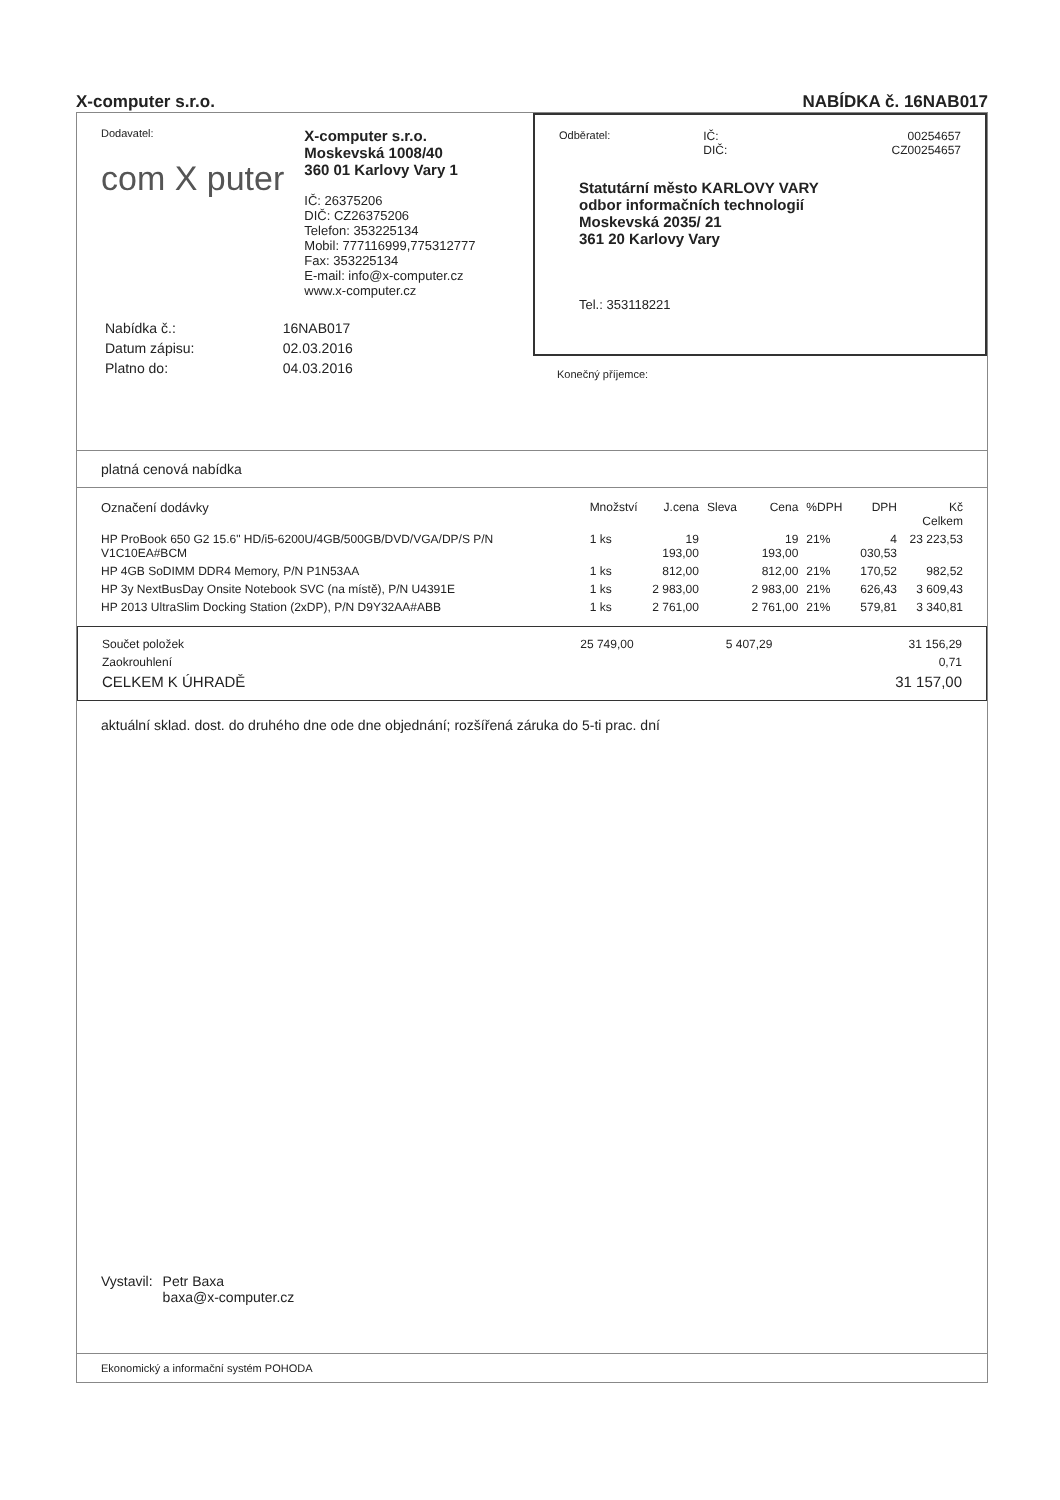X-computer s.r.o. NABÍDKA č. 16NAB017
Dodavatel:
com X puter
X-computer s.r.o.
Moskevská 1008/40
360 01 Karlovy Vary 1
IČ: 26375206
DIČ: CZ26375206
Telefon: 353225134
Mobil: 777116999,775312777
Fax: 353225134
E-mail: info@x-computer.cz
www.x-computer.cz
| Nabídka č.: | 16NAB017 |
| Datum zápisu: | 02.03.2016 |
| Platno do: | 04.03.2016 |
| Odběratel: | IČ: DIČ: | 00254657 CZ00254657 |
Statutární město KARLOVY VARY
odbor informačních technologií
Moskevská 2035/ 21
361 20 Karlovy Vary
Tel.: 353118221
Konečný příjemce:
platná cenová nabídka
| Označení dodávky | Množství | J.cena | Sleva | Cena | %DPH | DPH | Kč Celkem |
| --- | --- | --- | --- | --- | --- | --- | --- |
| HP ProBook 650 G2 15.6" HD/i5-6200U/4GB/500GB/DVD/VGA/DP/S P/N V1C10EA#BCM | 1 ks | 19 193,00 | | 19 193,00 | 21% | 4 030,53 | 23 223,53 |
| HP 4GB SoDIMM DDR4 Memory, P/N P1N53AA | 1 ks | 812,00 | | 812,00 | 21% | 170,52 | 982,52 |
| HP 3y NextBusDay Onsite Notebook SVC (na místě), P/N U4391E | 1 ks | 2 983,00 | | 2 983,00 | 21% | 626,43 | 3 609,43 |
| HP 2013 UltraSlim Docking Station (2xDP), P/N D9Y32AA#ABB | 1 ks | 2 761,00 | | 2 761,00 | 21% | 579,81 | 3 340,81 |
| Součet položek | 25 749,00 | 5 407,29 | 31 156,29 |
| Zaokrouhlení | | | 0,71 |
| CELKEM K ÚHRADĚ | | | 31 157,00 |
aktuální sklad. dost. do druhého dne ode dne objednání; rozšířená záruka do 5-ti prac. dní
Vystavil: Petr Baxa
baxa@x-computer.cz
Ekonomický a informační systém POHODA